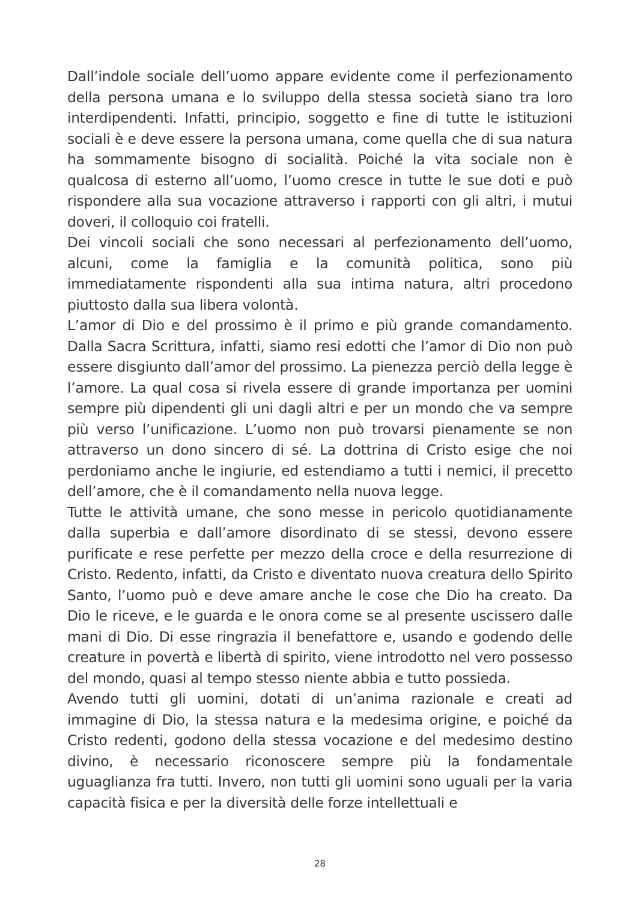Dall’indole sociale dell’uomo appare evidente come il perfezionamento della persona umana e lo sviluppo della stessa società siano tra loro interdipendenti. Infatti, principio, soggetto e fine di tutte le istituzioni sociali è e deve essere la persona umana, come quella che di sua natura ha sommamente bisogno di socialità. Poiché la vita sociale non è qualcosa di esterno all’uomo, l’uomo cresce in tutte le sue doti e può rispondere alla sua vocazione attraverso i rapporti con gli altri, i mutui doveri, il colloquio coi fratelli.
Dei vincoli sociali che sono necessari al perfezionamento dell’uomo, alcuni, come la famiglia e la comunità politica, sono più immediatamente rispondenti alla sua intima natura, altri procedono piuttosto dalla sua libera volontà.
L’amor di Dio e del prossimo è il primo e più grande comandamento. Dalla Sacra Scrittura, infatti, siamo resi edotti che l’amor di Dio non può essere disgiunto dall’amor del prossimo. La pienezza perciò della legge è l’amore. La qual cosa si rivela essere di grande importanza per uomini sempre più dipendenti gli uni dagli altri e per un mondo che va sempre più verso l’unificazione. L’uomo non può trovarsi pienamente se non attraverso un dono sincero di sé. La dottrina di Cristo esige che noi perdoniamo anche le ingiurie, ed estendiamo a tutti i nemici, il precetto dell’amore, che è il comandamento nella nuova legge.
Tutte le attività umane, che sono messe in pericolo quotidianamente dalla superbia e dall’amore disordinato di se stessi, devono essere purificate e rese perfette per mezzo della croce e della resurrezione di Cristo. Redento, infatti, da Cristo e diventato nuova creatura dello Spirito Santo, l’uomo può e deve amare anche le cose che Dio ha creato. Da Dio le riceve, e le guarda e le onora come se al presente uscissero dalle mani di Dio. Di esse ringrazia il benefattore e, usando e godendo delle creature in povertà e libertà di spirito, viene introdotto nel vero possesso del mondo, quasi al tempo stesso niente abbia e tutto possieda.
Avendo tutti gli uomini, dotati di un’anima razionale e creati ad immagine di Dio, la stessa natura e la medesima origine, e poiché da Cristo redenti, godono della stessa vocazione e del medesimo destino divino, è necessario riconoscere sempre più la fondamentale uguaglianza fra tutti. Invero, non tutti gli uomini sono uguali per la varia capacità fisica e per la diversità delle forze intellettuali e
28